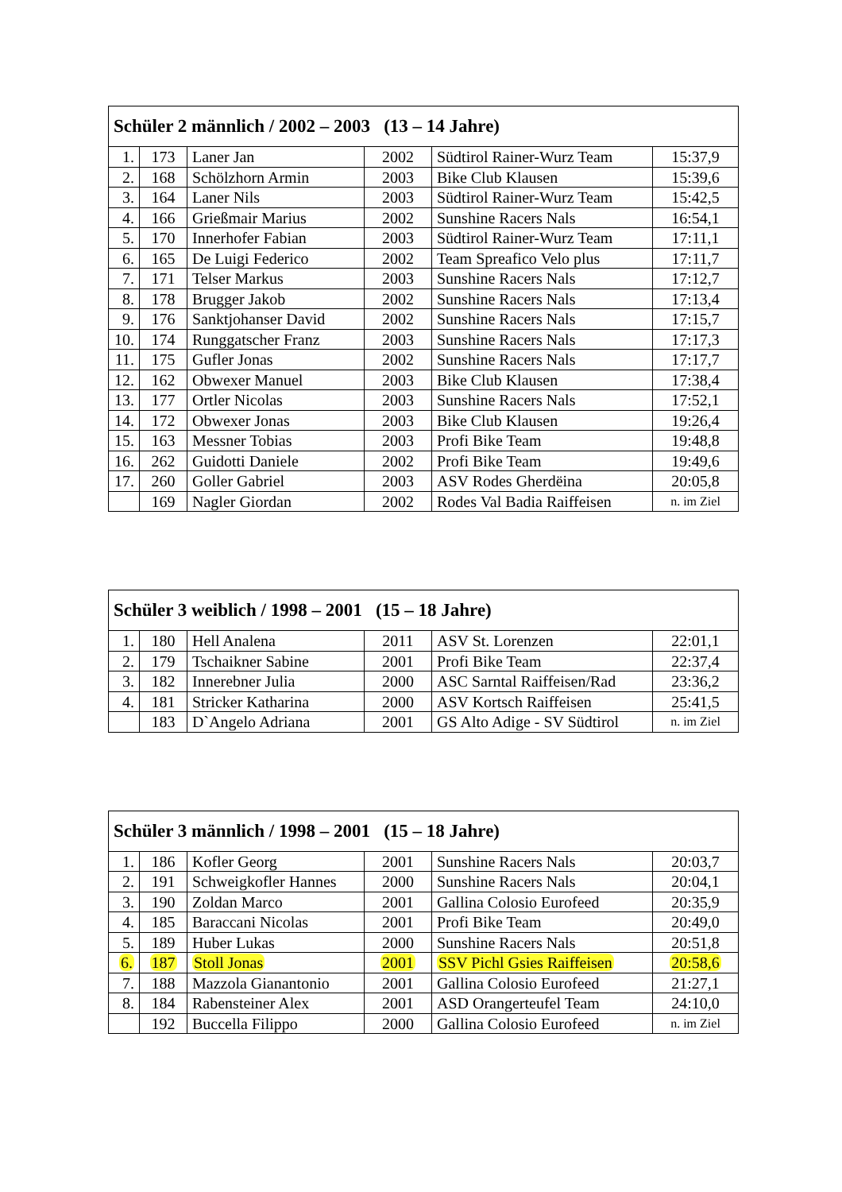| Schüler 2 männlich / 2002 – 2003 (13 – 14 Jahre) | | | | | |
| --- | --- | --- | --- | --- | --- |
| 1. | 173 | Laner Jan | 2002 | Südtirol Rainer-Wurz Team | 15:37,9 |
| 2. | 168 | Schölzhorn Armin | 2003 | Bike Club Klausen | 15:39,6 |
| 3. | 164 | Laner Nils | 2003 | Südtirol Rainer-Wurz Team | 15:42,5 |
| 4. | 166 | Grießmair Marius | 2002 | Sunshine Racers Nals | 16:54,1 |
| 5. | 170 | Innerhofer Fabian | 2003 | Südtirol Rainer-Wurz Team | 17:11,1 |
| 6. | 165 | De Luigi Federico | 2002 | Team Spreafico Velo plus | 17:11,7 |
| 7. | 171 | Telser Markus | 2003 | Sunshine Racers Nals | 17:12,7 |
| 8. | 178 | Brugger Jakob | 2002 | Sunshine Racers Nals | 17:13,4 |
| 9. | 176 | Sanktjohanser David | 2002 | Sunshine Racers Nals | 17:15,7 |
| 10. | 174 | Runggatscher Franz | 2003 | Sunshine Racers Nals | 17:17,3 |
| 11. | 175 | Gufler Jonas | 2002 | Sunshine Racers Nals | 17:17,7 |
| 12. | 162 | Obwexer Manuel | 2003 | Bike Club Klausen | 17:38,4 |
| 13. | 177 | Ortler Nicolas | 2003 | Sunshine Racers Nals | 17:52,1 |
| 14. | 172 | Obwexer Jonas | 2003 | Bike Club Klausen | 19:26,4 |
| 15. | 163 | Messner Tobias | 2003 | Profi Bike Team | 19:48,8 |
| 16. | 262 | Guidotti Daniele | 2002 | Profi Bike Team | 19:49,6 |
| 17. | 260 | Goller Gabriel | 2003 | ASV Rodes Gherdëina | 20:05,8 |
| | 169 | Nagler Giordan | 2002 | Rodes Val Badia Raiffeisen | n. im Ziel |
| Schüler 3 weiblich / 1998 – 2001 (15 – 18 Jahre) | | | | | |
| --- | --- | --- | --- | --- | --- |
| 1. | 180 | Hell Analena | 2011 | ASV St. Lorenzen | 22:01,1 |
| 2. | 179 | Tschaikner Sabine | 2001 | Profi Bike Team | 22:37,4 |
| 3. | 182 | Innerebner Julia | 2000 | ASC Sarntal Raiffeisen/Rad | 23:36,2 |
| 4. | 181 | Stricker Katharina | 2000 | ASV Kortsch Raiffeisen | 25:41,5 |
| | 183 | D`Angelo Adriana | 2001 | GS Alto Adige - SV Südtirol | n. im Ziel |
| Schüler 3 männlich / 1998 – 2001 (15 – 18 Jahre) | | | | | |
| --- | --- | --- | --- | --- | --- |
| 1. | 186 | Kofler Georg | 2001 | Sunshine Racers Nals | 20:03,7 |
| 2. | 191 | Schweigkofler Hannes | 2000 | Sunshine Racers Nals | 20:04,1 |
| 3. | 190 | Zoldan Marco | 2001 | Gallina Colosio Eurofeed | 20:35,9 |
| 4. | 185 | Baraccani Nicolas | 2001 | Profi Bike Team | 20:49,0 |
| 5. | 189 | Huber Lukas | 2000 | Sunshine Racers Nals | 20:51,8 |
| 6. | 187 | Stoll Jonas | 2001 | SSV Pichl Gsies Raiffeisen | 20:58,6 |
| 7. | 188 | Mazzola Gianantonio | 2001 | Gallina Colosio Eurofeed | 21:27,1 |
| 8. | 184 | Rabensteiner Alex | 2001 | ASD Orangerteufel Team | 24:10,0 |
| | 192 | Buccella Filippo | 2000 | Gallina Colosio Eurofeed | n. im Ziel |